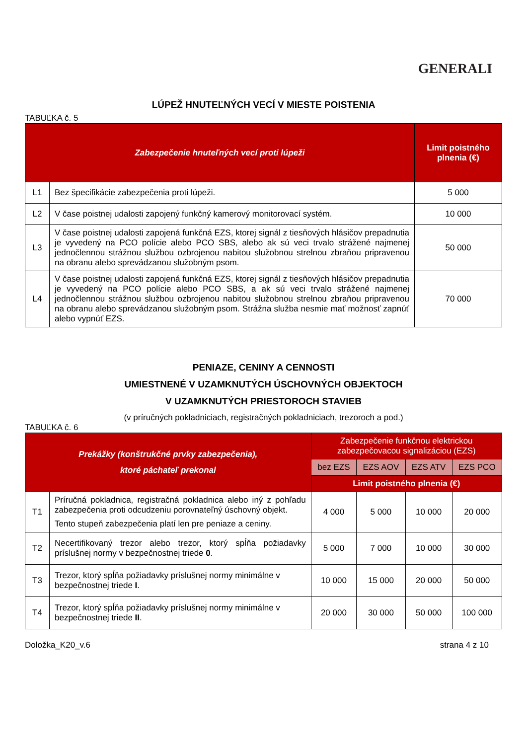GENERALI
LÚPEŽ HNUTEĽNÝCH VECÍ V MIESTE POISTENIA
TABUĽKA č. 5
| Zabezpečenie hnuteľných vecí proti lúpeži | | Limit poistného plnenia (€) |
| --- | --- | --- |
| L1 | Bez špecifikácie zabezpečenia proti lúpeži. | 5 000 |
| L2 | V čase poistnej udalosti zapojený funkčný kamerový monitorovací systém. | 10 000 |
| L3 | V čase poistnej udalosti zapojená funkčná EZS, ktorej signál z tiesňových hlásičov prepadnutia je vyvedený na PCO polície alebo PCO SBS, alebo ak sú veci trvalo strážené najmenej jednočlennou strážnou službou ozbrojenou nabitou služobnou strelnou zbraňou pripravenou na obranu alebo sprevádzanou služobným psom. | 50 000 |
| L4 | V čase poistnej udalosti zapojená funkčná EZS, ktorej signál z tiesňových hlásičov prepadnutia je vyvedený na PCO polície alebo PCO SBS, a ak sú veci trvalo strážené najmenej jednočlennou strážnou službou ozbrojenou nabitou služobnou strelnou zbraňou pripravenou na obranu alebo sprevádzanou služobným psom. Strážna služba nesmie mať možnosť zapnúť alebo vypnúť EZS. | 70 000 |
PENIAZE, CENINY A CENNOSTI
UMIESTNENÉ V UZAMKNUTÝCH ÚSCHOVNÝCH OBJEKTOCH
V UZAMKNUTÝCH PRIESTOROCH STAVIEB
(v príručných pokladniciach, registračných pokladniciach, trezoroch a pod.)
TABUĽKA č. 6
| Prekážky (konštrukčné prvky zabezpečenia), ktoré páchateľ prekonal | | Zabezpečenie funkčnou elektrickou zabezpečovacou signalizáciou (EZS) | | | |
| --- | --- | --- | --- | --- | --- |
| | | bez EZS | EZS AOV | EZS ATV | EZS PCO |
| | | Limit poistného plnenia (€) | | | |
| T1 | Príručná pokladnica, registračná pokladnica alebo iný z pohľadu zabezpečenia proti odcudzeniu porovnateľný úschovný objekt. Tento stupeň zabezpečenia platí len pre peniaze a ceniny. | 4 000 | 5 000 | 10 000 | 20 000 |
| T2 | Necertifikovaný trezor alebo trezor, ktorý spĺňa požiadavky príslušnej normy v bezpečnostnej triede 0 . | 5 000 | 7 000 | 10 000 | 30 000 |
| T3 | Trezor, ktorý spĺňa požiadavky príslušnej normy minimálne v bezpečnostnej triede I . | 10 000 | 15 000 | 20 000 | 50 000 |
| T4 | Trezor, ktorý spĺňa požiadavky príslušnej normy minimálne v bezpečnostnej triede II . | 20 000 | 30 000 | 50 000 | 100 000 |
Doložka_K20_v.6 strana 4 z 10